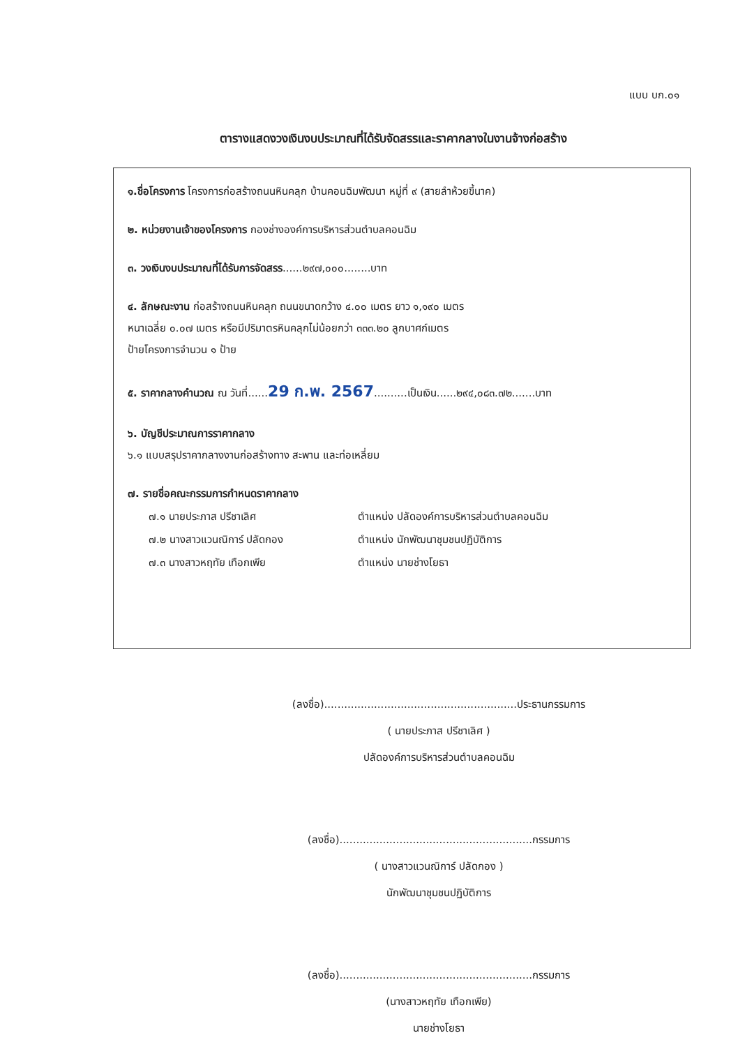แบบ บก.๐๑
ตารางแสดงวงเงินงบประมาณที่ได้รับจัดสรรและราคากลางในงานจ้างก่อสร้าง
๑.ชื่อโครงการ โครงการก่อสร้างถนนหินคลุก บ้านคอนฉิมพัฒนา หมู่ที่ ๙ (สายลำห้วยขี้นาค)
๒. หน่วยงานเจ้าของโครงการ กองช่างองค์การบริหารส่วนตำบลคอนฉิม
๓. วงเงินงบประมาณที่ได้รับการจัดสรร......๒๙๗,๐๐๐........บาท
๔. ลักษณะงาน ก่อสร้างถนนหินคลุก ถนนขนาดกว้าง ๔.๐๐ เมตร ยาว ๑,๑๙๐ เมตร
หนาเฉลี่ย ๐.๐๗ เมตร หรือมีปริมาตรหินคลุกไม่น้อยกว่า ๓๓๓.๒๐ ลูกบาศก์เมตร
ป้ายโครงการจำนวน ๑ ป้าย
๕. ราคากลางคำนวณ ณ วันที่......29 ก.พ. 2567..........เป็นเงิน......๒๙๔,๐๘๓.๗๒.......บาท
๖. บัญชีประมาณการราคากลาง
๖.๑ แบบสรุปราคากลางงานก่อสร้างทาง สะพาน และท่อเหลี่ยม
๗. รายชื่อคณะกรรมการกำหนดราคากลาง
๗.๑ นายประภาส ปรีชาเลิศ ตำแหน่ง ปลัดองค์การบริหารส่วนตำบลคอนฉิม
๗.๒ นางสาวแวนณิการ์ ปลัดกอง ตำแหน่ง นักพัฒนาชุมชนปฏิบัติการ
๗.๓ นางสาวหฤทัย เทือกเพีย ตำแหน่ง นายช่างโยธา
(ลงชื่อ)..........................................................ประธานกรรมการ
( นายประภาส ปรีชาเลิศ )
ปลัดองค์การบริหารส่วนตำบลคอนฉิม
(ลงชื่อ)..........................................................กรรมการ
( นางสาวแวนณิการ์ ปลัดกอง )
นักพัฒนาชุมชนปฏิบัติการ
(ลงชื่อ)..........................................................กรรมการ
(นางสาวหฤทัย เทือกเพีย)
นายช่างโยธา